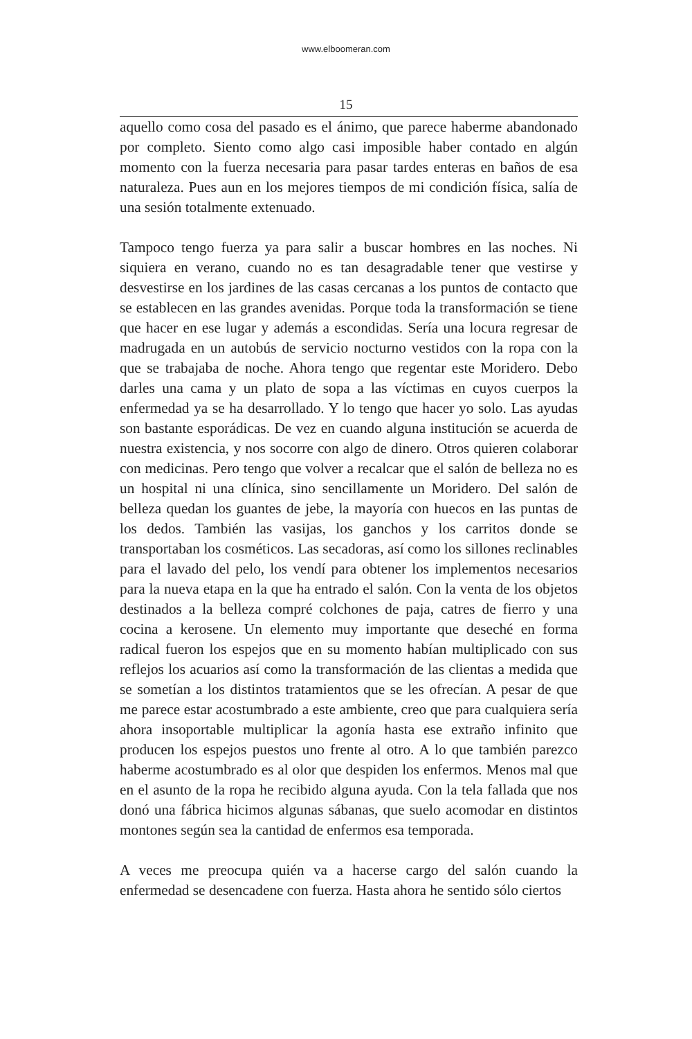www.elboomeran.com
15
aquello como cosa del pasado es el ánimo, que parece haberme abandonado por completo. Siento como algo casi imposible haber contado en algún momento con la fuerza necesaria para pasar tardes enteras en baños de esa naturaleza. Pues aun en los mejores tiempos de mi condición física, salía de una sesión totalmente extenuado.
Tampoco tengo fuerza ya para salir a buscar hombres en las noches. Ni siquiera en verano, cuando no es tan desagradable tener que vestirse y desvestirse en los jardines de las casas cercanas a los puntos de contacto que se establecen en las grandes avenidas. Porque toda la transformación se tiene que hacer en ese lugar y además a escondidas. Sería una locura regresar de madrugada en un autobús de servicio nocturno vestidos con la ropa con la que se trabajaba de noche. Ahora tengo que regentar este Moridero. Debo darles una cama y un plato de sopa a las víctimas en cuyos cuerpos la enfermedad ya se ha desarrollado. Y lo tengo que hacer yo solo. Las ayudas son bastante esporádicas. De vez en cuando alguna institución se acuerda de nuestra existencia, y nos socorre con algo de dinero. Otros quieren colaborar con medicinas. Pero tengo que volver a recalcar que el salón de belleza no es un hospital ni una clínica, sino sencillamente un Moridero. Del salón de belleza quedan los guantes de jebe, la mayoría con huecos en las puntas de los dedos. También las vasijas, los ganchos y los carritos donde se transportaban los cosméticos. Las secadoras, así como los sillones reclinables para el lavado del pelo, los vendí para obtener los implementos necesarios para la nueva etapa en la que ha entrado el salón. Con la venta de los objetos destinados a la belleza compré colchones de paja, catres de fierro y una cocina a kerosene. Un elemento muy importante que deseché en forma radical fueron los espejos que en su momento habían multiplicado con sus reflejos los acuarios así como la transformación de las clientas a medida que se sometían a los distintos tratamientos que se les ofrecían. A pesar de que me parece estar acostumbrado a este ambiente, creo que para cualquiera sería ahora insoportable multiplicar la agonía hasta ese extraño infinito que producen los espejos puestos uno frente al otro. A lo que también parezco haberme acostumbrado es al olor que despiden los enfermos. Menos mal que en el asunto de la ropa he recibido alguna ayuda. Con la tela fallada que nos donó una fábrica hicimos algunas sábanas, que suelo acomodar en distintos montones según sea la cantidad de enfermos esa temporada.
A veces me preocupa quién va a hacerse cargo del salón cuando la enfermedad se desencadene con fuerza. Hasta ahora he sentido sólo ciertos